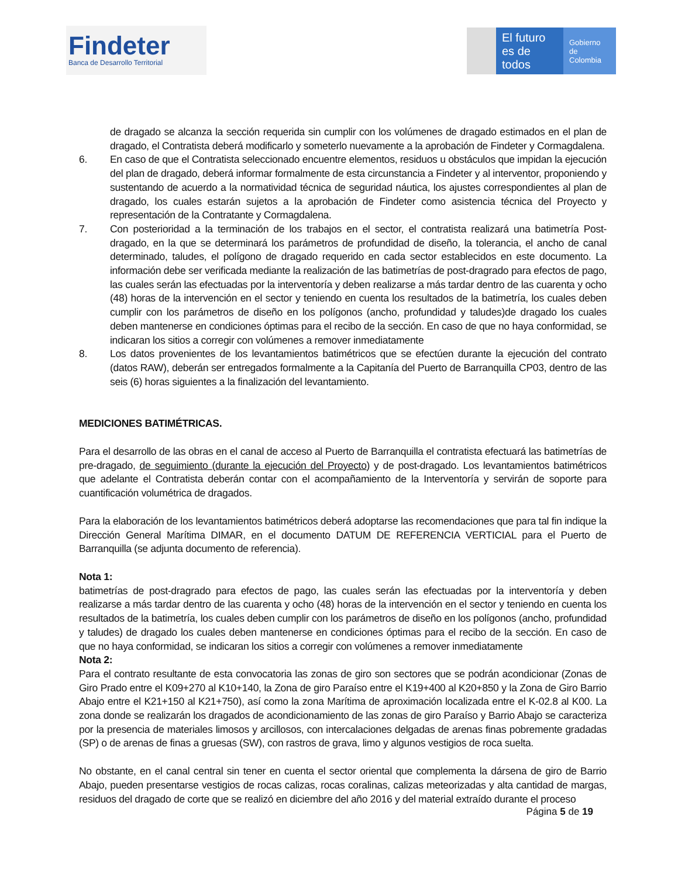Findeter
Banca de Desarrollo Territorial
El futuro es de todos
Gobierno de Colombia
de dragado se alcanza la sección requerida sin cumplir con los volúmenes de dragado estimados en el plan de dragado, el Contratista deberá modificarlo y someterlo nuevamente a la aprobación de Findeter y Cormagdalena.
6. En caso de que el Contratista seleccionado encuentre elementos, residuos u obstáculos que impidan la ejecución del plan de dragado, deberá informar formalmente de esta circunstancia a Findeter y al interventor, proponiendo y sustentando de acuerdo a la normatividad técnica de seguridad náutica, los ajustes correspondientes al plan de dragado, los cuales estarán sujetos a la aprobación de Findeter como asistencia técnica del Proyecto y representación de la Contratante y Cormagdalena.
7. Con posterioridad a la terminación de los trabajos en el sector, el contratista realizará una batimetría Post-dragado, en la que se determinará los parámetros de profundidad de diseño, la tolerancia, el ancho de canal determinado, taludes, el polígono de dragado requerido en cada sector establecidos en este documento. La información debe ser verificada mediante la realización de las batimetrías de post-dragrado para efectos de pago, las cuales serán las efectuadas por la interventoría y deben realizarse a más tardar dentro de las cuarenta y ocho (48) horas de la intervención en el sector y teniendo en cuenta los resultados de la batimetría, los cuales deben cumplir con los parámetros de diseño en los polígonos (ancho, profundidad y taludes)de dragado los cuales deben mantenerse en condiciones óptimas para el recibo de la sección. En caso de que no haya conformidad, se indicaran los sitios a corregir con volúmenes a remover inmediatamente
8. Los datos provenientes de los levantamientos batimétricos que se efectúen durante la ejecución del contrato (datos RAW), deberán ser entregados formalmente a la Capitanía del Puerto de Barranquilla CP03, dentro de las seis (6) horas siguientes a la finalización del levantamiento.
MEDICIONES BATIMÉTRICAS.
Para el desarrollo de las obras en el canal de acceso al Puerto de Barranquilla el contratista efectuará las batimetrías de pre-dragado, de seguimiento (durante la ejecución del Proyecto) y de post-dragado. Los levantamientos batimétricos que adelante el Contratista deberán contar con el acompañamiento de la Interventoría y servirán de soporte para cuantificación volumétrica de dragados.
Para la elaboración de los levantamientos batimétricos deberá adoptarse las recomendaciones que para tal fin indique la Dirección General Marítima DIMAR, en el documento DATUM DE REFERENCIA VERTICIAL para el Puerto de Barranquilla (se adjunta documento de referencia).
Nota 1:
batimetrías de post-dragrado para efectos de pago, las cuales serán las efectuadas por la interventoría y deben realizarse a más tardar dentro de las cuarenta y ocho (48) horas de la intervención en el sector y teniendo en cuenta los resultados de la batimetría, los cuales deben cumplir con los parámetros de diseño en los polígonos (ancho, profundidad y taludes) de dragado los cuales deben mantenerse en condiciones óptimas para el recibo de la sección. En caso de que no haya conformidad, se indicaran los sitios a corregir con volúmenes a remover inmediatamente
Nota 2:
Para el contrato resultante de esta convocatoria las zonas de giro son sectores que se podrán acondicionar (Zonas de Giro Prado entre el K09+270 al K10+140, la Zona de giro Paraíso entre el K19+400 al K20+850 y la Zona de Giro Barrio Abajo entre el K21+150 al K21+750), así como la zona Marítima de aproximación localizada entre el K-02.8 al K00. La zona donde se realizarán los dragados de acondicionamiento de las zonas de giro Paraíso y Barrio Abajo se caracteriza por la presencia de materiales limosos y arcillosos, con intercalaciones delgadas de arenas finas pobremente gradadas (SP) o de arenas de finas a gruesas (SW), con rastros de grava, limo y algunos vestigios de roca suelta.
No obstante, en el canal central sin tener en cuenta el sector oriental que complementa la dársena de giro de Barrio Abajo, pueden presentarse vestigios de rocas calizas, rocas coralinas, calizas meteorizadas y alta cantidad de margas, residuos del dragado de corte que se realizó en diciembre del año 2016 y del material extraído durante el proceso
Página 5 de 19